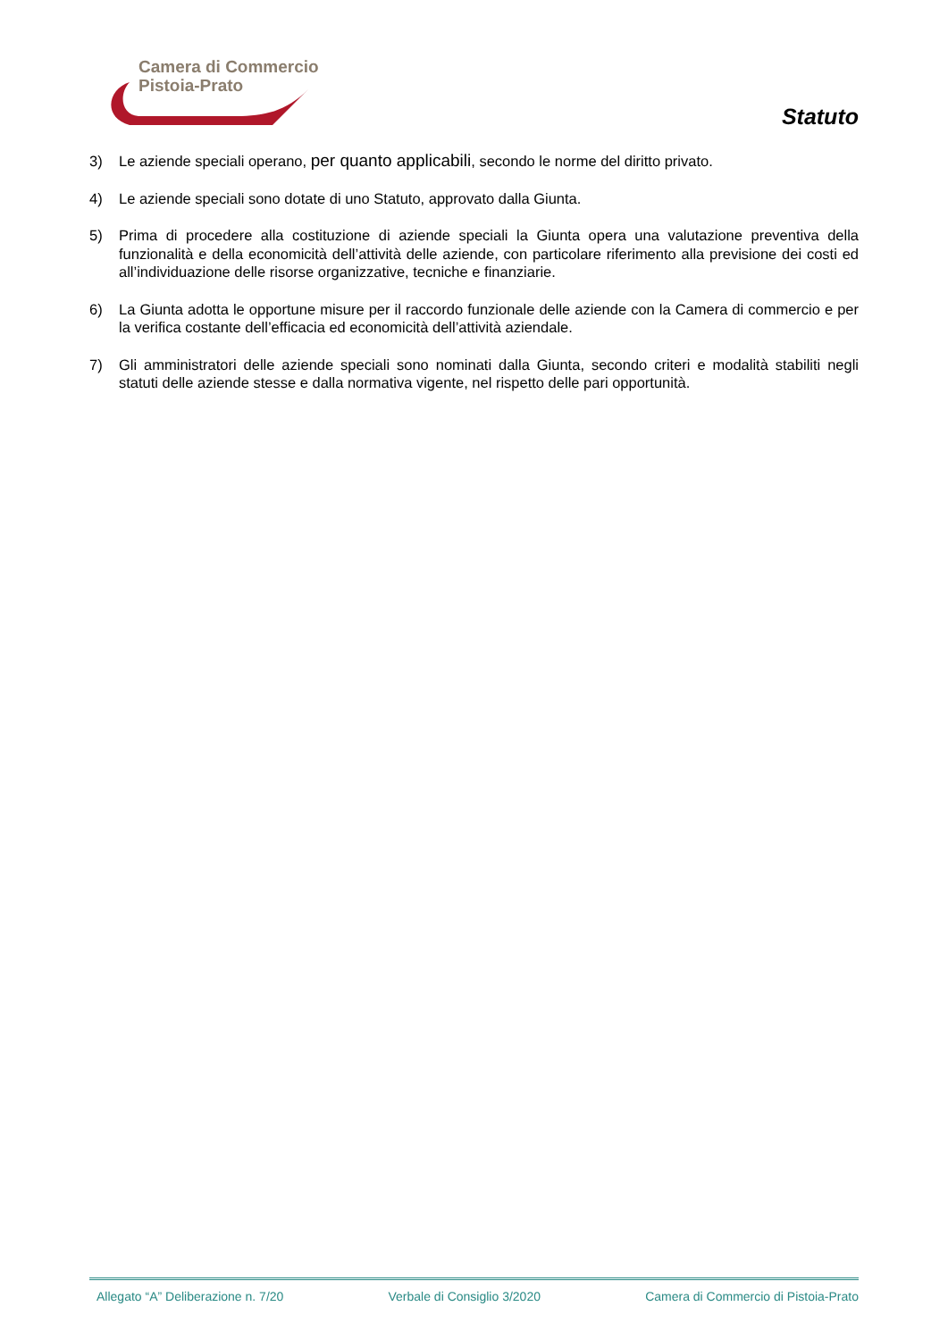Camera di Commercio
Pistoia-Prato
Statuto
3) Le aziende speciali operano, per quanto applicabili, secondo le norme del diritto privato.
4) Le aziende speciali sono dotate di uno Statuto, approvato dalla Giunta.
5) Prima di procedere alla costituzione di aziende speciali la Giunta opera una valutazione preventiva della funzionalità e della economicità dell’attività delle aziende, con particolare riferimento alla previsione dei costi ed all’individuazione delle risorse organizzative, tecniche e finanziarie.
6) La Giunta adotta le opportune misure per il raccordo funzionale delle aziende con la Camera di commercio e per la verifica costante dell’efficacia ed economicità dell’attività aziendale.
7) Gli amministratori delle aziende speciali sono nominati dalla Giunta, secondo criteri e modalità stabiliti negli statuti delle aziende stesse e dalla normativa vigente, nel rispetto delle pari opportunità.
Allegato “A” Deliberazione n. 7/20 Verbale di Consiglio 3/2020 Camera di Commercio di Pistoia-Prato